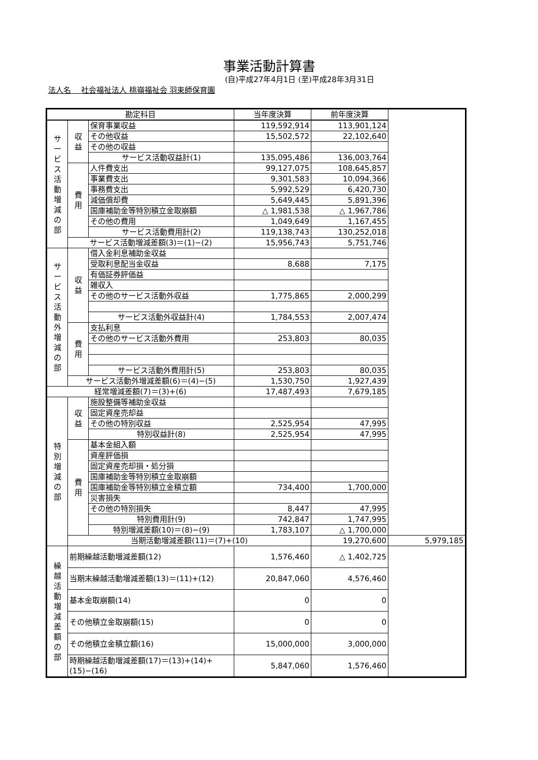事業活動計算書
(自)平成27年4月1日 (至)平成28年3月31日
法人名　 社会福祉法人 桃嶺福祉会 羽束師保育園
| 勘定科目 | | | 当年度決算 | 前年度決算 | |
| --- | --- | --- | --- | --- | --- |
| サ ー ビ ス 活 動 増 減 の 部 | 収 益 | 保育事業収益 | 119,592,914 | 113,901,124 | |
| | | その他収益 | 15,502,572 | 22,102,640 | |
| | | その他の収益 | | | |
| | | サービス活動収益計(1) | 135,095,486 | 136,003,764 | |
| | 費 用 | 人件費支出 | 99,127,075 | 108,645,857 | |
| | | 事業費支出 | 9,301,583 | 10,094,366 | |
| | | 事務費支出 | 5,992,529 | 6,420,730 | |
| | | 減価償却費 | 5,649,445 | 5,891,396 | |
| | | 国庫補助金等特別積立金取崩額 | △ 1,981,538 | △ 1,967,786 | |
| | | その他の費用 | 1,049,649 | 1,167,455 | |
| | | サービス活動費用計(2) | 119,138,743 | 130,252,018 | |
| | サービス活動増減差額(3)＝(1)−(2) | | 15,956,743 | 5,751,746 | |
| サ ー ビ ス 活 動 外 増 減 の 部 | 収 益 | 借入金利息補助金収益 | | | |
| | | 受取利息配当金収益 | 8,688 | 7,175 | |
| | | 有価証券評価益 | | | |
| | | 雑収入 | | | |
| | | その他のサービス活動外収益 | 1,775,865 | 2,000,299 | |
| | | サービス活動外収益計(4) | 1,784,553 | 2,007,474 | |
| | 費 用 | 支払利息 | | | |
| | | その他のサービス活動外費用 | 253,803 | 80,035 | |
| | | サービス活動外費用計(5) | 253,803 | 80,035 | |
| | サービス活動外増減差額(6)＝(4)−(5) | | 1,530,750 | 1,927,439 | |
| 経常増減差額(7)＝(3)+(6) | | | 17,487,493 | 7,679,185 | |
| 特 別 増 減 の 部 | 収 益 | 施設整備等補助金収益 | | | |
| | | 固定資産売却益 | | | |
| | | その他の特別収益 | 2,525,954 | 47,995 | |
| | | 特別収益計(8) | 2,525,954 | 47,995 | |
| | 費 用 | 基本金組入額 | | | |
| | | 資産評価損 | | | |
| | | 固定資産売却損・処分損 | | | |
| | | 国庫補助金等特別積立金取崩額 | | | |
| | | 国庫補助金等特別積立金積立額 | 734,400 | 1,700,000 | |
| | | 災害損失 | | | |
| | | その他の特別損失 | 8,447 | 47,995 | |
| | | 特別費用計(9) | 742,847 | 1,747,995 | |
| | | 特別増減差額(10)＝(8)−(9) | 1,783,107 | △ 1,700,000 | |
| | 当期活動増減差額(11)＝(7)+(10) | | | 19,270,600 | 5,979,185 |
| 繰 越 活 動 増 減 差 額 の 部 | 前期繰越活動増減差額(12) | | 1,576,460 | △ 1,402,725 | |
| | 当期末繰越活動増減差額(13)＝(11)+(12) | | 20,847,060 | 4,576,460 | |
| | 基本金取崩額(14) | | 0 | 0 | |
| | その他積立金取崩額(15) | | 0 | 0 | |
| | その他積立金積立額(16) | | 15,000,000 | 3,000,000 | |
| | 時期繰越活動増減差額(17)＝(13)+(14)+(15)−(16) | | 5,847,060 | 1,576,460 | |